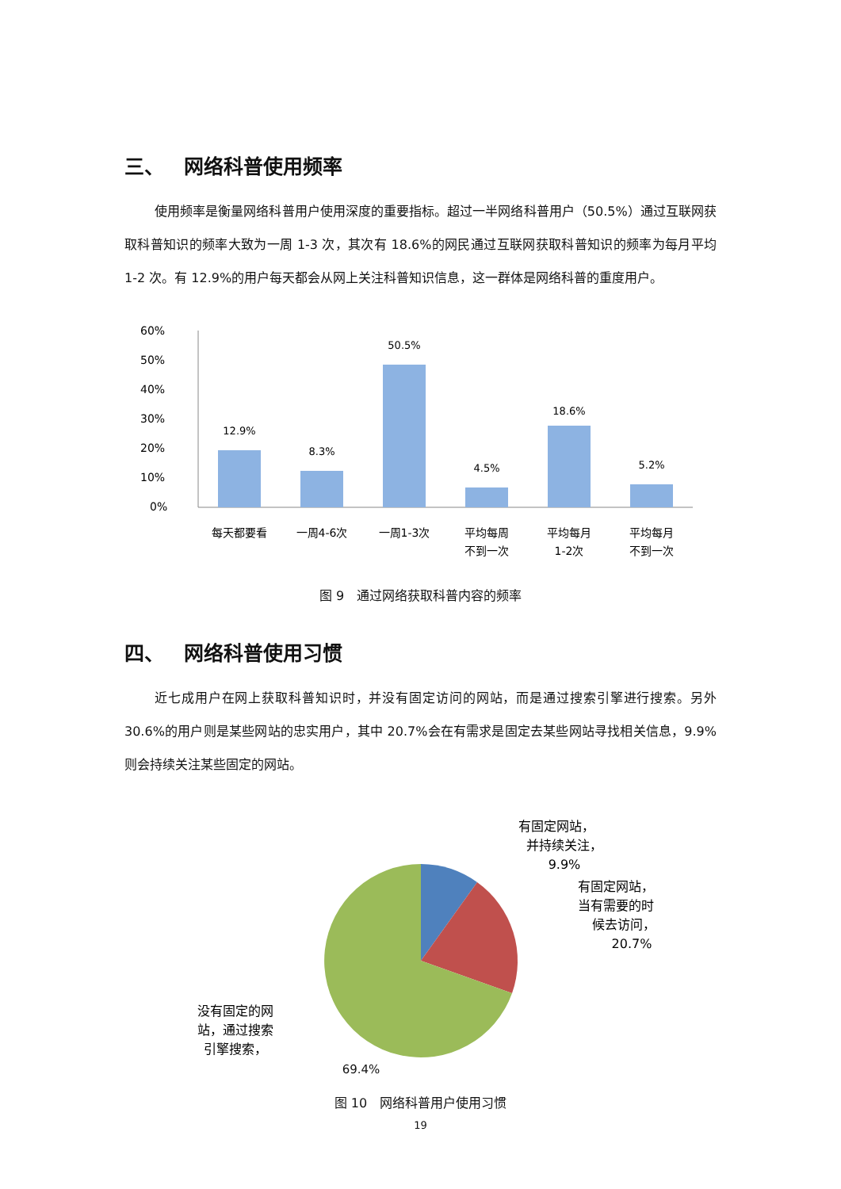三、 网络科普使用频率
使用频率是衡量网络科普用户使用深度的重要指标。超过一半网络科普用户（50.5%）通过互联网获取科普知识的频率大致为一周 1-3 次，其次有 18.6%的网民通过互联网获取科普知识的频率为每月平均 1-2 次。有 12.9%的用户每天都会从网上关注科普知识信息，这一群体是网络科普的重度用户。
60%
50%
40%
30%
20%
10%
0%
12.9%
8.3%
50.5%
4.5%
18.6%
5.2%
每天都要看
一周4-6次
一周1-3次
平均每周
不到一次
平均每月
1-2次
平均每月
不到一次
图 9　通过网络获取科普内容的频率
四、 网络科普使用习惯
近七成用户在网上获取科普知识时，并没有固定访问的网站，而是通过搜索引擎进行搜索。另外 30.6%的用户则是某些网站的忠实用户，其中 20.7%会在有需求是固定去某些网站寻找相关信息，9.9%则会持续关注某些固定的网站。
有固定网站，
并持续关注，
9.9%
有固定网站，
当有需要的时
候去访问，
20.7%
没有固定的网
站，通过搜索
引擎搜索，
69.4%
图 10　网络科普用户使用习惯
19